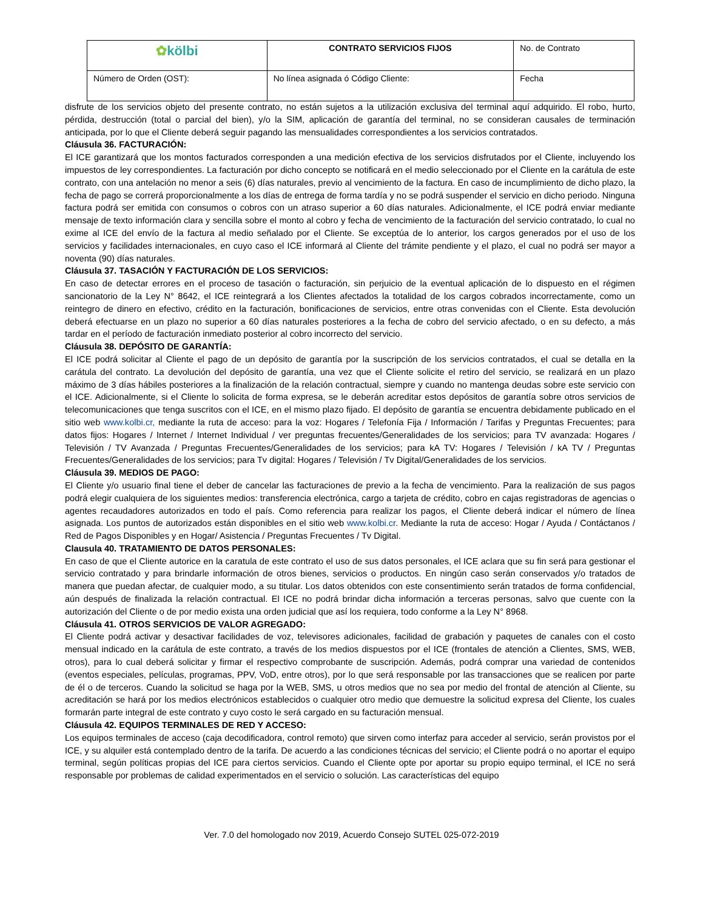| ✿ kölbi | CONTRATO SERVICIOS FIJOS | No. de Contrato |
| Número de Orden (OST): | No línea asignada ó Código Cliente: | Fecha |
disfrute de los servicios objeto del presente contrato, no están sujetos a la utilización exclusiva del terminal aquí adquirido. El robo, hurto, pérdida, destrucción (total o parcial del bien), y/o la SIM, aplicación de garantía del terminal, no se consideran causales de terminación anticipada, por lo que el Cliente deberá seguir pagando las mensualidades correspondientes a los servicios contratados.
Cláusula 36. FACTURACIÓN:
El ICE garantizará que los montos facturados corresponden a una medición efectiva de los servicios disfrutados por el Cliente, incluyendo los impuestos de ley correspondientes. La facturación por dicho concepto se notificará en el medio seleccionado por el Cliente en la carátula de este contrato, con una antelación no menor a seis (6) días naturales, previo al vencimiento de la factura. En caso de incumplimiento de dicho plazo, la fecha de pago se correrá proporcionalmente a los días de entrega de forma tardía y no se podrá suspender el servicio en dicho periodo. Ninguna factura podrá ser emitida con consumos o cobros con un atraso superior a 60 días naturales. Adicionalmente, el ICE podrá enviar mediante mensaje de texto información clara y sencilla sobre el monto al cobro y fecha de vencimiento de la facturación del servicio contratado, lo cual no exime al ICE del envío de la factura al medio señalado por el Cliente. Se exceptúa de lo anterior, los cargos generados por el uso de los servicios y facilidades internacionales, en cuyo caso el ICE informará al Cliente del trámite pendiente y el plazo, el cual no podrá ser mayor a noventa (90) días naturales.
Cláusula 37. TASACIÓN Y FACTURACIÓN DE LOS SERVICIOS:
En caso de detectar errores en el proceso de tasación o facturación, sin perjuicio de la eventual aplicación de lo dispuesto en el régimen sancionatorio de la Ley N° 8642, el ICE reintegrará a los Clientes afectados la totalidad de los cargos cobrados incorrectamente, como un reintegro de dinero en efectivo, crédito en la facturación, bonificaciones de servicios, entre otras convenidas con el Cliente. Esta devolución deberá efectuarse en un plazo no superior a 60 días naturales posteriores a la fecha de cobro del servicio afectado, o en su defecto, a más tardar en el período de facturación inmediato posterior al cobro incorrecto del servicio.
Cláusula 38. DEPÓSITO DE GARANTÍA:
El ICE podrá solicitar al Cliente el pago de un depósito de garantía por la suscripción de los servicios contratados, el cual se detalla en la carátula del contrato. La devolución del depósito de garantía, una vez que el Cliente solicite el retiro del servicio, se realizará en un plazo máximo de 3 días hábiles posteriores a la finalización de la relación contractual, siempre y cuando no mantenga deudas sobre este servicio con el ICE. Adicionalmente, si el Cliente lo solicita de forma expresa, se le deberán acreditar estos depósitos de garantía sobre otros servicios de telecomunicaciones que tenga suscritos con el ICE, en el mismo plazo fijado. El depósito de garantía se encuentra debidamente publicado en el sitio web www.kolbi.cr, mediante la ruta de acceso: para la voz: Hogares / Telefonía Fija / Información / Tarifas y Preguntas Frecuentes; para datos fijos: Hogares / Internet / Internet Individual / ver preguntas frecuentes/Generalidades de los servicios; para TV avanzada: Hogares / Televisión / TV Avanzada / Preguntas Frecuentes/Generalidades de los servicios; para kA TV: Hogares / Televisión / kA TV / Preguntas Frecuentes/Generalidades de los servicios; para Tv digital: Hogares / Televisión / Tv Digital/Generalidades de los servicios.
Cláusula 39. MEDIOS DE PAGO:
El Cliente y/o usuario final tiene el deber de cancelar las facturaciones de previo a la fecha de vencimiento. Para la realización de sus pagos podrá elegir cualquiera de los siguientes medios: transferencia electrónica, cargo a tarjeta de crédito, cobro en cajas registradoras de agencias o agentes recaudadores autorizados en todo el país. Como referencia para realizar los pagos, el Cliente deberá indicar el número de línea asignada. Los puntos de autorizados están disponibles en el sitio web www.kolbi.cr. Mediante la ruta de acceso: Hogar / Ayuda / Contáctanos / Red de Pagos Disponibles y en Hogar/ Asistencia / Preguntas Frecuentes / Tv Digital.
Clausula 40. TRATAMIENTO DE DATOS PERSONALES:
En caso de que el Cliente autorice en la caratula de este contrato el uso de sus datos personales, el ICE aclara que su fin será para gestionar el servicio contratado y para brindarle información de otros bienes, servicios o productos. En ningún caso serán conservados y/o tratados de manera que puedan afectar, de cualquier modo, a su titular. Los datos obtenidos con este consentimiento serán tratados de forma confidencial, aún después de finalizada la relación contractual. El ICE no podrá brindar dicha información a terceras personas, salvo que cuente con la autorización del Cliente o de por medio exista una orden judicial que así los requiera, todo conforme a la Ley N° 8968.
Cláusula 41. OTROS SERVICIOS DE VALOR AGREGADO:
El Cliente podrá activar y desactivar facilidades de voz, televisores adicionales, facilidad de grabación y paquetes de canales con el costo mensual indicado en la carátula de este contrato, a través de los medios dispuestos por el ICE (frontales de atención a Clientes, SMS, WEB, otros), para lo cual deberá solicitar y firmar el respectivo comprobante de suscripción. Además, podrá comprar una variedad de contenidos (eventos especiales, películas, programas, PPV, VoD, entre otros), por lo que será responsable por las transacciones que se realicen por parte de él o de terceros. Cuando la solicitud se haga por la WEB, SMS, u otros medios que no sea por medio del frontal de atención al Cliente, su acreditación se hará por los medios electrónicos establecidos o cualquier otro medio que demuestre la solicitud expresa del Cliente, los cuales formarán parte integral de este contrato y cuyo costo le será cargado en su facturación mensual.
Cláusula 42. EQUIPOS TERMINALES DE RED Y ACCESO:
Los equipos terminales de acceso (caja decodificadora, control remoto) que sirven como interfaz para acceder al servicio, serán provistos por el ICE, y su alquiler está contemplado dentro de la tarifa. De acuerdo a las condiciones técnicas del servicio; el Cliente podrá o no aportar el equipo terminal, según políticas propias del ICE para ciertos servicios. Cuando el Cliente opte por aportar su propio equipo terminal, el ICE no será responsable por problemas de calidad experimentados en el servicio o solución. Las características del equipo
Ver. 7.0 del homologado nov 2019, Acuerdo Consejo SUTEL 025-072-2019